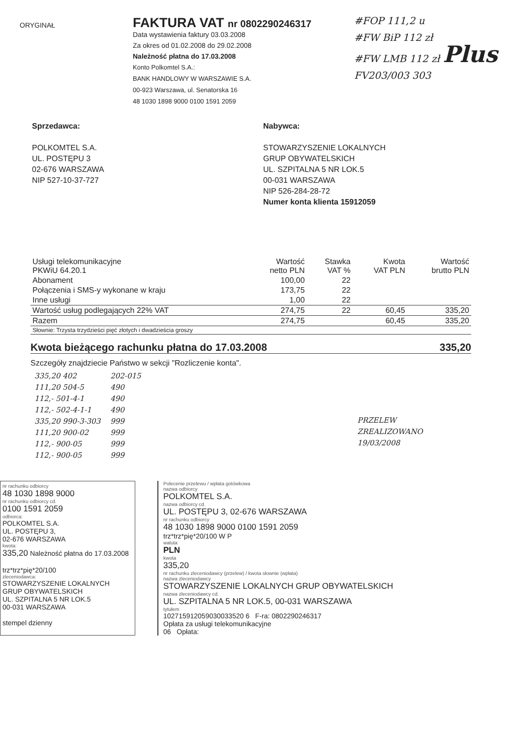ORYGINAŁ
FAKTURA VAT nr 0802290246317
Data wystawienia faktury 03.03.2008
Za okres od 01.02.2008 do 29.02.2008
Należność płatna do 17.03.2008
Konto Polkomtel S.A.:
BANK HANDLOWY W WARSZAWIE S.A.
00-923 Warszawa, ul. Senatorska 16
48 1030 1898 9000 0100 1591 2059
#FOP 111,2 u
#FW BiP 112 zł
#FW LMB 112 zł Plus
FV203/003 303
Sprzedawca:
POLKOMTEL S.A.
UL. POSTĘPU 3
02-676 WARSZAWA
NIP 527-10-37-727
Nabywca:
STOWARZYSZENIE LOKALNYCH
GRUP OBYWATELSKICH
UL. SZPITALNA 5 NR LOK.5
00-031 WARSZAWA
NIP 526-284-28-72
Numer konta klienta 15912059
| Usługi telekomunikacyjne PKWiU 64.20.1 | Wartość netto PLN | Stawka VAT % | Kwota VAT PLN | Wartość brutto PLN |
| --- | --- | --- | --- | --- |
| Abonament | 100,00 | 22 | | |
| Połączenia i SMS-y wykonane w kraju | 173,75 | 22 | | |
| Inne usługi | 1,00 | 22 | | |
| Wartość usług podlegających 22% VAT | 274,75 | 22 | 60,45 | 335,20 |
| Razem | 274,75 | | 60,45 | 335,20 |
| Słownie: Trzysta trzydzieści pięć złotych i dwadzieścia groszy | | | | |
Kwota bieżącego rachunku płatna do 17.03.2008 335,20
Szczegóły znajdziecie Państwo w sekcji "Rozliczenie konta".
335,20 402
111,20 504-5
112,- 501-4-1
112,- 502-4-1-1
335,20 990-3-303
111,20 900-02
112,- 900-05
112,- 900-05
202-015
490
490
490
999
999
999
999
PRZELEW
ZREALIZOWANO
19/03/2008
nr rachunku odbiorcy
48 1030 1898 9000
nr rachunku odbiorcy cd.
0100 1591 2059
odbiorca:
POLKOMTEL S.A.
UL. POSTĘPU 3,
02-676 WARSZAWA
kwota:
335,20 Należność płatna do 17.03.2008
trz*trz*pię*20/100
zleceniodawca:
STOWARZYSZENIE LOKALNYCH
GRUP OBYWATELSKICH
UL. SZPITALNA 5 NR LOK.5
00-031 WARSZAWA
stempel dzienny
Polecenie przelewu / wpłata gotówkowa
nazwa odbiorcy
POLKOMTEL S.A.
nazwa odbiorcy cd.
UL. POSTĘPU 3, 02-676 WARSZAWA
nr rachunku odbiorcy
48 1030 1898 9000 0100 1591 2059
trz*trz*pię*20/100 W P
waluta
PLN
kwota
335,20
nr rachunku zleceniodawcy (przelew) / kwota słownie (wpłata)
nazwa zleceniodawcy
STOWARZYSZENIE LOKALNYCH GRUP OBYWATELSKICH
nazwa zleceniodawcy cd.
UL. SZPITALNA 5 NR LOK.5, 00-031 WARSZAWA
tytułem
102715912059030033520 6 F-ra: 0802290246317
Opłata za usługi telekomunikacyjne
06 Opłata: